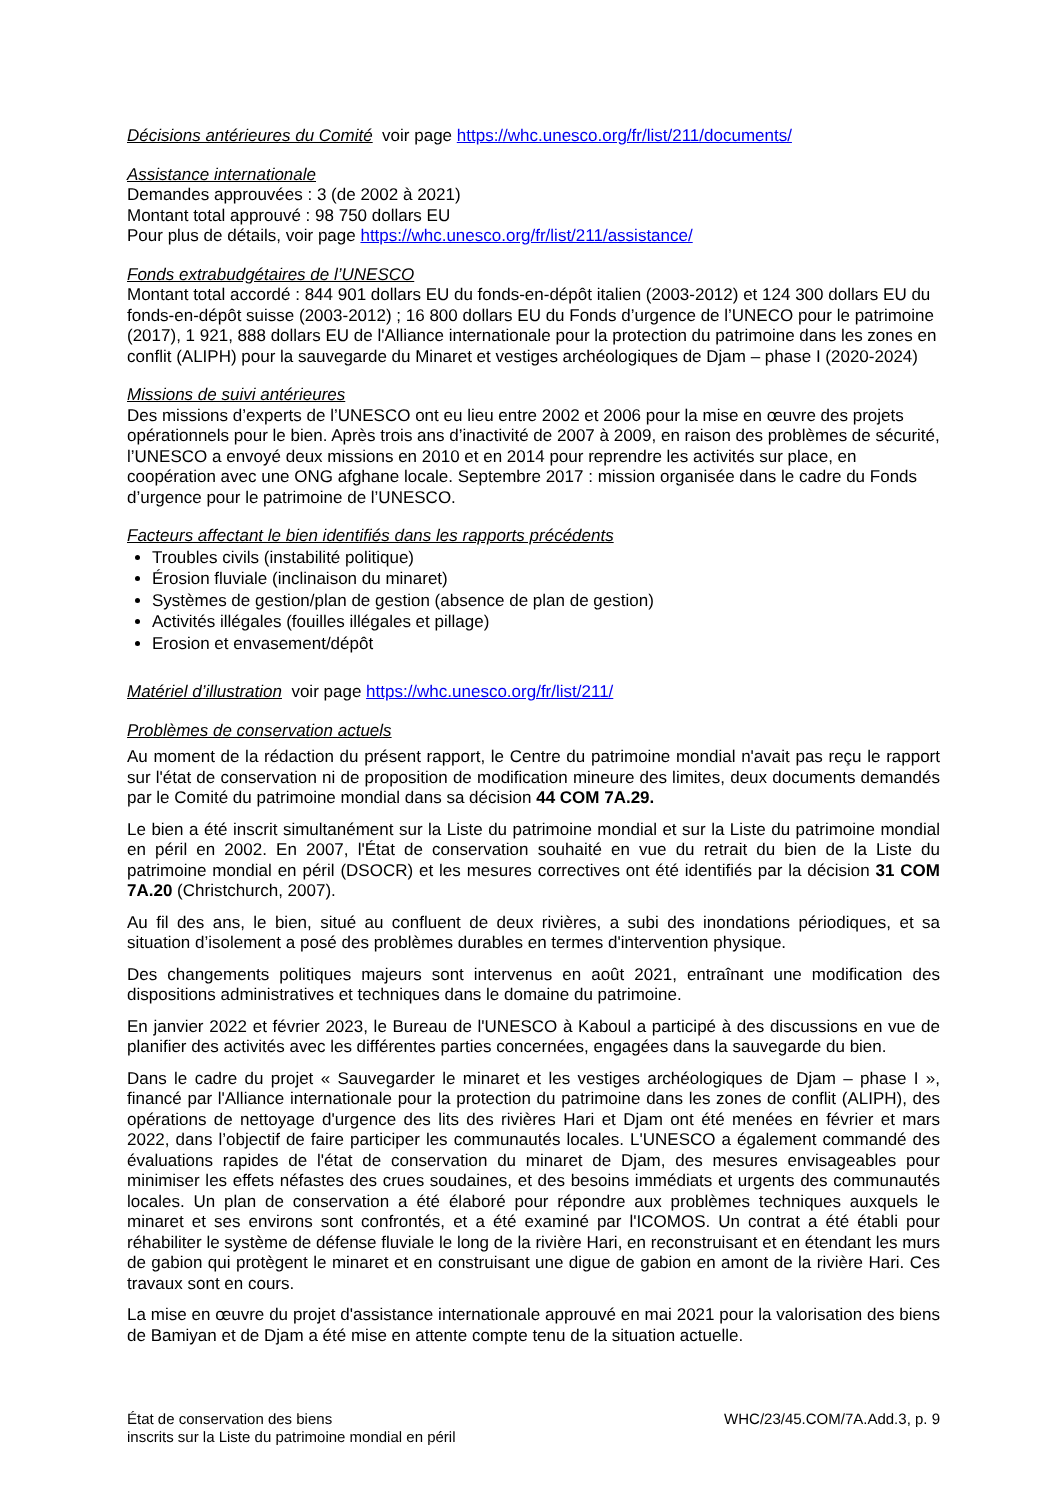Décisions antérieures du Comité voir page https://whc.unesco.org/fr/list/211/documents/
Assistance internationale
Demandes approuvées : 3 (de 2002 à 2021)
Montant total approuvé : 98 750 dollars EU
Pour plus de détails, voir page https://whc.unesco.org/fr/list/211/assistance/
Fonds extrabudgétaires de l’UNESCO
Montant total accordé : 844 901 dollars EU du fonds-en-dépôt italien (2003-2012) et 124 300 dollars EU du fonds-en-dépôt suisse (2003-2012) ; 16 800 dollars EU du Fonds d’urgence de l’UNECO pour le patrimoine (2017), 1 921, 888 dollars EU de l'Alliance internationale pour la protection du patrimoine dans les zones en conflit (ALIPH) pour la sauvegarde du Minaret et vestiges archéologiques de Djam – phase I (2020-2024)
Missions de suivi antérieures
Des missions d’experts de l’UNESCO ont eu lieu entre 2002 et 2006 pour la mise en œuvre des projets opérationnels pour le bien. Après trois ans d’inactivité de 2007 à 2009, en raison des problèmes de sécurité, l’UNESCO a envoyé deux missions en 2010 et en 2014 pour reprendre les activités sur place, en coopération avec une ONG afghane locale. Septembre 2017 : mission organisée dans le cadre du Fonds d’urgence pour le patrimoine de l’UNESCO.
Facteurs affectant le bien identifiés dans les rapports précédents
Troubles civils (instabilité politique)
Érosion fluviale (inclinaison du minaret)
Systèmes de gestion/plan de gestion (absence de plan de gestion)
Activités illégales (fouilles illégales et pillage)
Erosion et envasement/dépôt
Matériel d’illustration voir page https://whc.unesco.org/fr/list/211/
Problèmes de conservation actuels
Au moment de la rédaction du présent rapport, le Centre du patrimoine mondial n'avait pas reçu le rapport sur l'état de conservation ni de proposition de modification mineure des limites, deux documents demandés par le Comité du patrimoine mondial dans sa décision 44 COM 7A.29.
Le bien a été inscrit simultanément sur la Liste du patrimoine mondial et sur la Liste du patrimoine mondial en péril en 2002. En 2007, l'État de conservation souhaité en vue du retrait du bien de la Liste du patrimoine mondial en péril (DSOCR) et les mesures correctives ont été identifiés par la décision 31 COM 7A.20 (Christchurch, 2007).
Au fil des ans, le bien, situé au confluent de deux rivières, a subi des inondations périodiques, et sa situation d’isolement a posé des problèmes durables en termes d'intervention physique.
Des changements politiques majeurs sont intervenus en août 2021, entraînant une modification des dispositions administratives et techniques dans le domaine du patrimoine.
En janvier 2022 et février 2023, le Bureau de l'UNESCO à Kaboul a participé à des discussions en vue de planifier des activités avec les différentes parties concernées, engagées dans la sauvegarde du bien.
Dans le cadre du projet « Sauvegarder le minaret et les vestiges archéologiques de Djam – phase I », financé par l'Alliance internationale pour la protection du patrimoine dans les zones de conflit (ALIPH), des opérations de nettoyage d'urgence des lits des rivières Hari et Djam ont été menées en février et mars 2022, dans l’objectif de faire participer les communautés locales. L'UNESCO a également commandé des évaluations rapides de l'état de conservation du minaret de Djam, des mesures envisageables pour minimiser les effets néfastes des crues soudaines, et des besoins immédiats et urgents des communautés locales. Un plan de conservation a été élaboré pour répondre aux problèmes techniques auxquels le minaret et ses environs sont confrontés, et a été examiné par l'ICOMOS. Un contrat a été établi pour réhabiliter le système de défense fluviale le long de la rivière Hari, en reconstruisant et en étendant les murs de gabion qui protègent le minaret et en construisant une digue de gabion en amont de la rivière Hari. Ces travaux sont en cours.
La mise en œuvre du projet d'assistance internationale approuvé en mai 2021 pour la valorisation des biens de Bamiyan et de Djam a été mise en attente compte tenu de la situation actuelle.
État de conservation des biens
inscrits sur la Liste du patrimoine mondial en péril
WHC/23/45.COM/7A.Add.3, p. 9